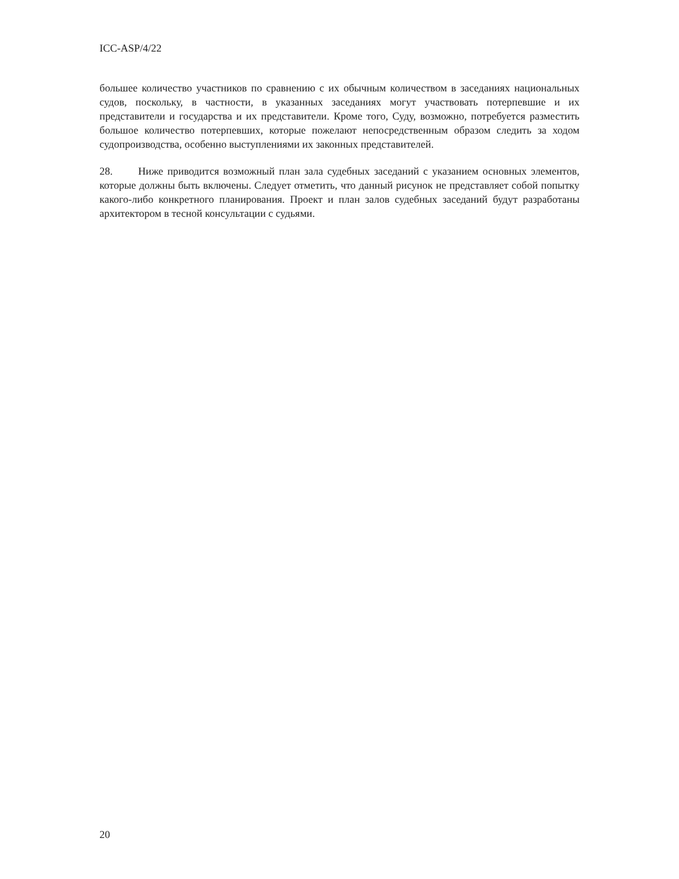ICC-ASP/4/22
большее количество участников по сравнению с их обычным количеством в заседаниях национальных судов, поскольку, в частности, в указанных заседаниях могут участвовать потерпевшие и их представители и государства и их представители. Кроме того, Суду, возможно, потребуется разместить большое количество потерпевших, которые пожелают непосредственным образом следить за ходом судопроизводства, особенно выступлениями их законных представителей.
28. Ниже приводится возможный план зала судебных заседаний с указанием основных элементов, которые должны быть включены. Следует отметить, что данный рисунок не представляет собой попытку какого-либо конкретного планирования. Проект и план залов судебных заседаний будут разработаны архитектором в тесной консультации с судьями.
20